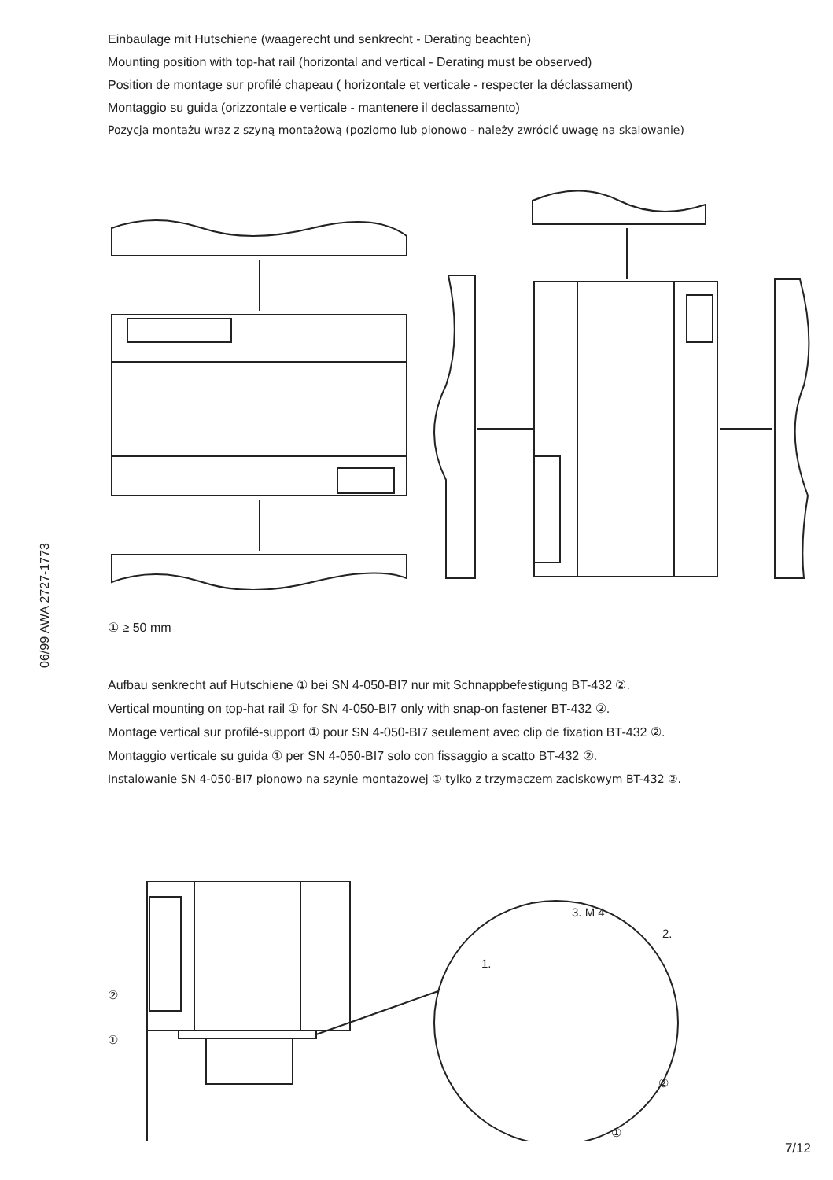06/99 AWA 2727-1773
Einbaulage mit Hutschiene (waagerecht und senkrecht - Derating beachten)
Mounting position with top-hat rail (horizontal and vertical - Derating must be observed)
Position de montage sur profilé chapeau ( horizontale et verticale - respecter la déclassament)
Montaggio su guida (orizzontale e verticale - mantenere il declassamento)
Pozycja montażu wraz z szyną montażową (poziomo lub pionowo - należy zwrócić uwagę na skalowanie)
① ≥ 50 mm
Aufbau senkrecht auf Hutschiene ① bei SN 4-050-BI7 nur mit Schnappbefestigung BT-432 ②.
Vertical mounting on top-hat rail ① for SN 4-050-BI7 only with snap-on fastener BT-432 ②.
Montage vertical sur profilé-support ① pour SN 4-050-BI7 seulement avec clip de fixation BT-432 ②.
Montaggio verticale su guida ① per SN 4-050-BI7 solo con fissaggio a scatto BT-432 ②.
Instalowanie SN 4-050-BI7 pionowo na szynie montażowej ① tylko z trzymaczem zaciskowym BT-432 ②.
②
①
3. M 4
2.
1.
②
①
7/12